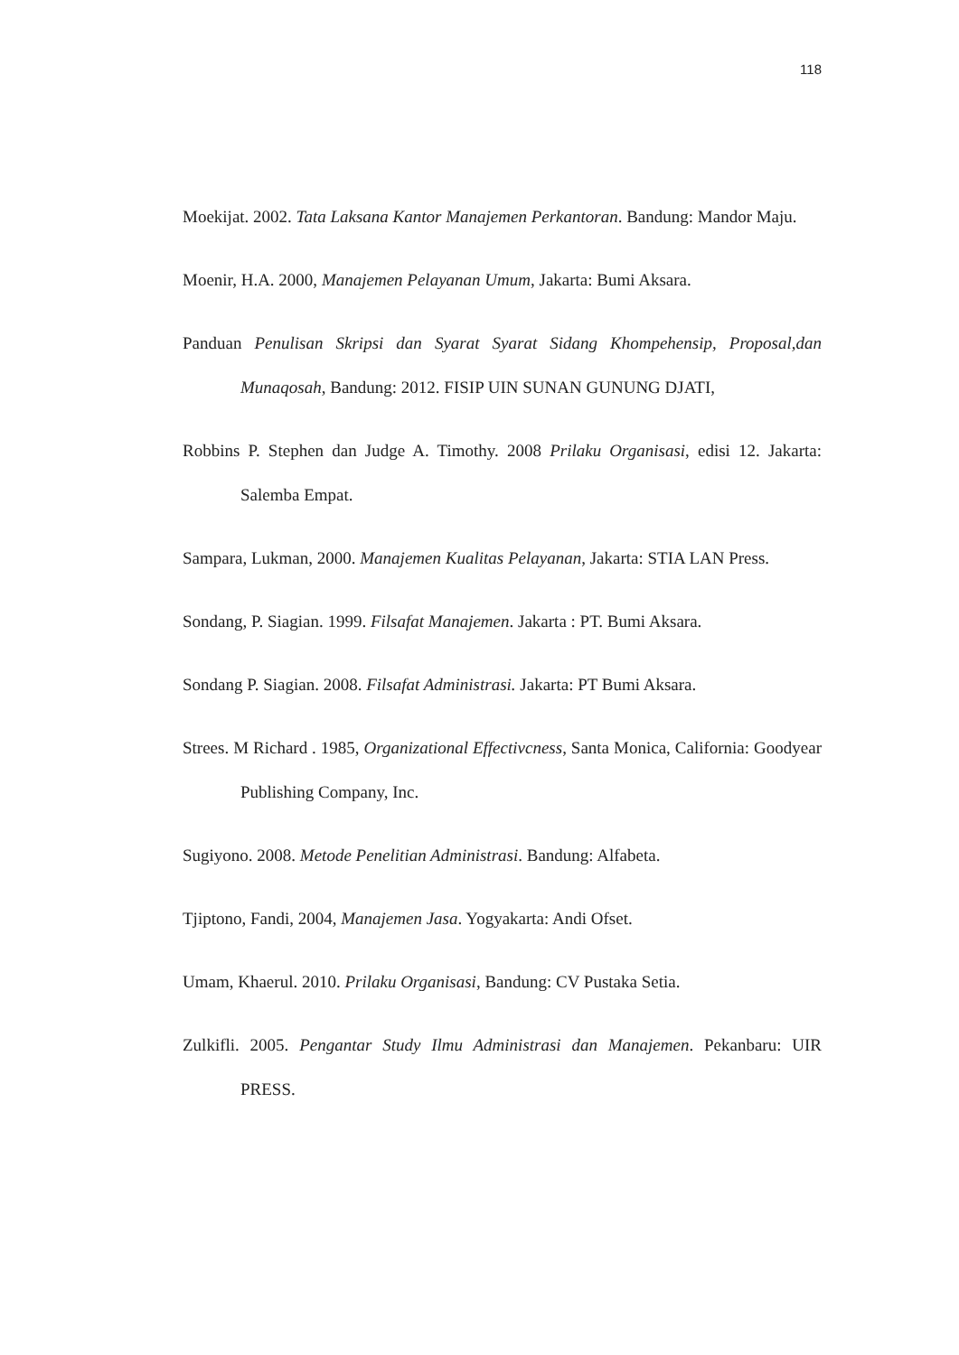118
Moekijat. 2002. Tata Laksana Kantor Manajemen Perkantoran. Bandung: Mandor Maju.
Moenir, H.A. 2000, Manajemen Pelayanan Umum, Jakarta: Bumi Aksara.
Panduan Penulisan Skripsi dan Syarat Syarat Sidang Khompehensip, Proposal,dan Munaqosah, Bandung: 2012. FISIP UIN SUNAN GUNUNG DJATI,
Robbins P. Stephen dan Judge A. Timothy. 2008 Prilaku Organisasi, edisi 12. Jakarta: Salemba Empat.
Sampara, Lukman, 2000. Manajemen Kualitas Pelayanan, Jakarta: STIA LAN Press.
Sondang, P. Siagian. 1999. Filsafat Manajemen. Jakarta : PT. Bumi Aksara.
Sondang P. Siagian. 2008. Filsafat Administrasi. Jakarta: PT Bumi Aksara.
Strees. M Richard . 1985, Organizational Effectivcness, Santa Monica, California: Goodyear Publishing Company, Inc.
Sugiyono. 2008. Metode Penelitian Administrasi. Bandung: Alfabeta.
Tjiptono, Fandi, 2004, Manajemen Jasa. Yogyakarta: Andi Ofset.
Umam, Khaerul. 2010. Prilaku Organisasi, Bandung: CV Pustaka Setia.
Zulkifli. 2005. Pengantar Study Ilmu Administrasi dan Manajemen. Pekanbaru: UIR PRESS.